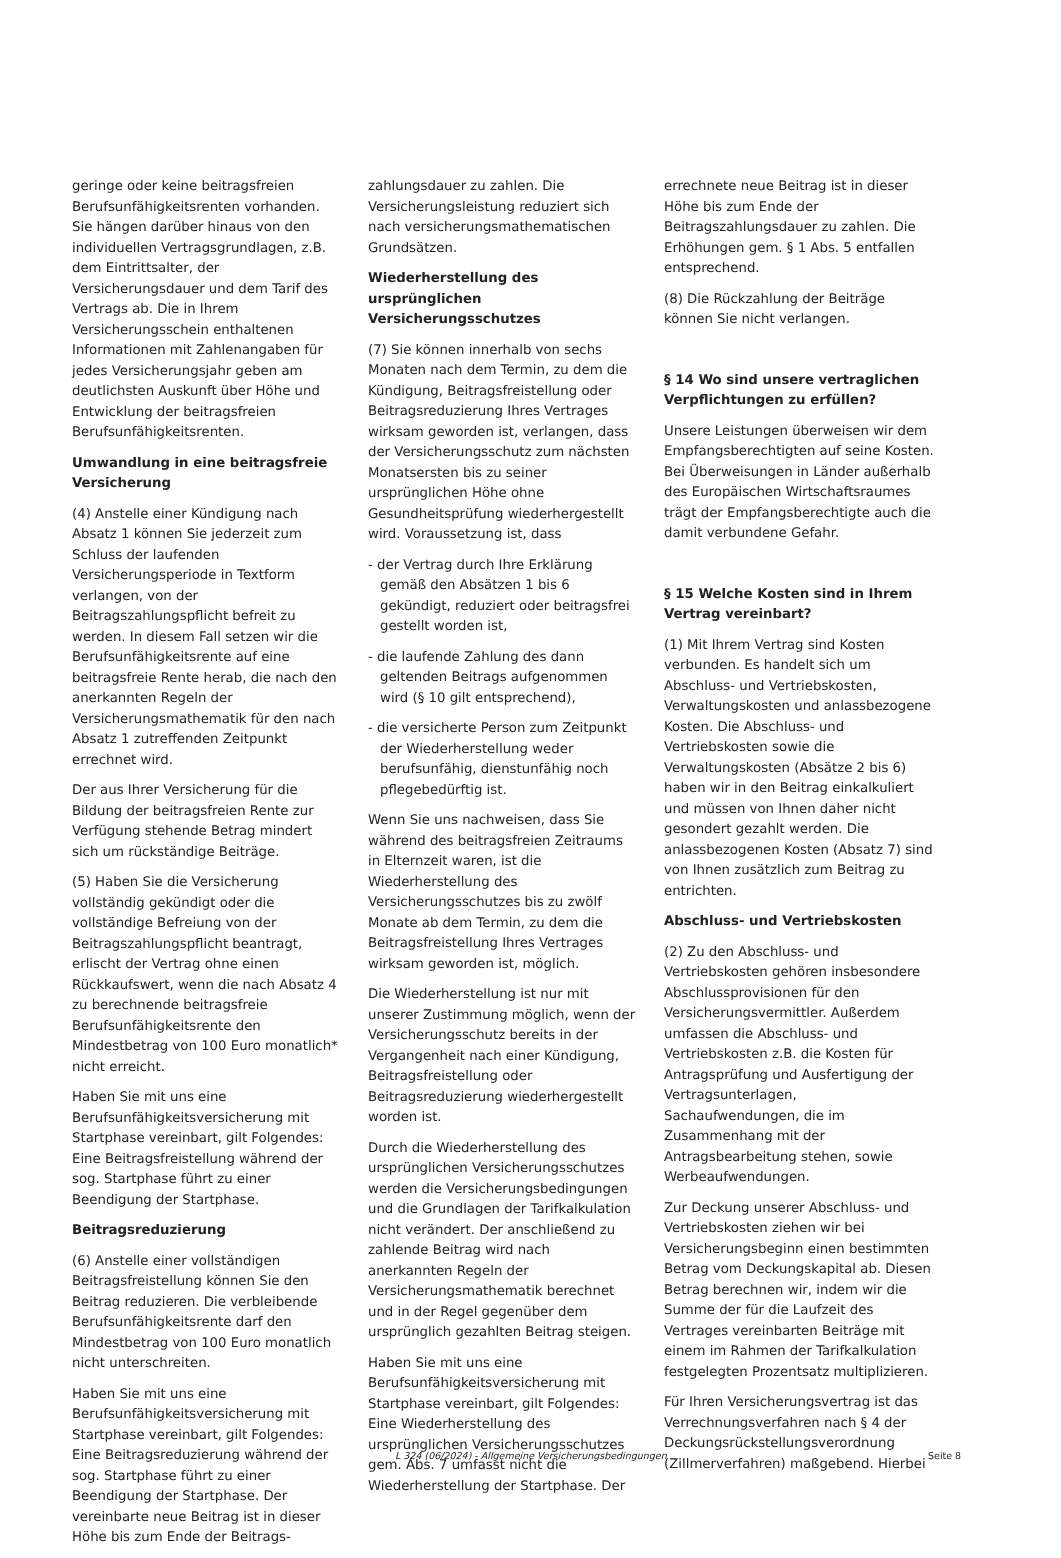geringe oder keine beitragsfreien Berufsunfähigkeitsrenten vorhanden. Sie hängen darüber hinaus von den individuellen Vertragsgrundlagen, z.B. dem Eintrittsalter, der Versicherungsdauer und dem Tarif des Vertrags ab. Die in Ihrem Versicherungsschein enthaltenen Informationen mit Zahlenangaben für jedes Versicherungsjahr geben am deutlichsten Auskunft über Höhe und Entwicklung der beitragsfreien Berufsunfähigkeitsrenten.
Umwandlung in eine beitragsfreie Versicherung
(4) Anstelle einer Kündigung nach Absatz 1 können Sie jederzeit zum Schluss der laufenden Versicherungsperiode in Textform verlangen, von der Beitragszahlungspflicht befreit zu werden. In diesem Fall setzen wir die Berufsunfähigkeitsrente auf eine beitragsfreie Rente herab, die nach den anerkannten Regeln der Versicherungsmathematik für den nach Absatz 1 zutreffenden Zeitpunkt errechnet wird.
Der aus Ihrer Versicherung für die Bildung der beitragsfreien Rente zur Verfügung stehende Betrag mindert sich um rückständige Beiträge.
(5) Haben Sie die Versicherung vollständig gekündigt oder die vollständige Befreiung von der Beitragszahlungspflicht beantragt, erlischt der Vertrag ohne einen Rückkaufswert, wenn die nach Absatz 4 zu berechnende beitragsfreie Berufsunfähigkeitsrente den Mindestbetrag von 100 Euro monatlich* nicht erreicht.
Haben Sie mit uns eine Berufsunfähigkeitsversicherung mit Startphase vereinbart, gilt Folgendes: Eine Beitragsfreistellung während der sog. Startphase führt zu einer Beendigung der Startphase.
Beitragsreduzierung
(6) Anstelle einer vollständigen Beitragsfreistellung können Sie den Beitrag reduzieren. Die verbleibende Berufsunfähigkeitsrente darf den Mindestbetrag von 100 Euro monatlich nicht unterschreiten.
Haben Sie mit uns eine Berufsunfähigkeitsversicherung mit Startphase vereinbart, gilt Folgendes: Eine Beitragsreduzierung während der sog. Startphase führt zu einer Beendigung der Startphase. Der vereinbarte neue Beitrag ist in dieser Höhe bis zum Ende der Beitrags-
zahlungsdauer zu zahlen. Die Versicherungsleistung reduziert sich nach versicherungsmathematischen Grundsätzen.
Wiederherstellung des ursprünglichen Versicherungsschutzes
(7) Sie können innerhalb von sechs Monaten nach dem Termin, zu dem die Kündigung, Beitragsfreistellung oder Beitragsreduzierung Ihres Vertrages wirksam geworden ist, verlangen, dass der Versicherungsschutz zum nächsten Monatsersten bis zu seiner ursprünglichen Höhe ohne Gesundheitsprüfung wiederhergestellt wird. Voraussetzung ist, dass
- der Vertrag durch Ihre Erklärung gemäß den Absätzen 1 bis 6 gekündigt, reduziert oder beitragsfrei gestellt worden ist,
- die laufende Zahlung des dann geltenden Beitrags aufgenommen wird (§ 10 gilt entsprechend),
- die versicherte Person zum Zeitpunkt der Wiederherstellung weder berufsunfähig, dienstunfähig noch pflegebedürftig ist.
Wenn Sie uns nachweisen, dass Sie während des beitragsfreien Zeitraums in Elternzeit waren, ist die Wiederherstellung des Versicherungsschutzes bis zu zwölf Monate ab dem Termin, zu dem die Beitragsfreistellung Ihres Vertrages wirksam geworden ist, möglich.
Die Wiederherstellung ist nur mit unserer Zustimmung möglich, wenn der Versicherungsschutz bereits in der Vergangenheit nach einer Kündigung, Beitragsfreistellung oder Beitragsreduzierung wiederhergestellt worden ist.
Durch die Wiederherstellung des ursprünglichen Versicherungsschutzes werden die Versicherungsbedingungen und die Grundlagen der Tarifkalkulation nicht verändert. Der anschließend zu zahlende Beitrag wird nach anerkannten Regeln der Versicherungsmathematik berechnet und in der Regel gegenüber dem ursprünglich gezahlten Beitrag steigen.
Haben Sie mit uns eine Berufsunfähigkeitsversicherung mit Startphase vereinbart, gilt Folgendes: Eine Wiederherstellung des ursprünglichen Versicherungsschutzes gem. Abs. 7 umfasst nicht die Wiederherstellung der Startphase. Der
errechnete neue Beitrag ist in dieser Höhe bis zum Ende der Beitragszahlungsdauer zu zahlen. Die Erhöhungen gem. § 1 Abs. 5 entfallen entsprechend.
(8) Die Rückzahlung der Beiträge können Sie nicht verlangen.
§ 14 Wo sind unsere vertraglichen Verpflichtungen zu erfüllen?
Unsere Leistungen überweisen wir dem Empfangsberechtigten auf seine Kosten. Bei Überweisungen in Länder außerhalb des Europäischen Wirtschaftsraumes trägt der Empfangsberechtigte auch die damit verbundene Gefahr.
§ 15 Welche Kosten sind in Ihrem Vertrag vereinbart?
(1) Mit Ihrem Vertrag sind Kosten verbunden. Es handelt sich um Abschluss- und Vertriebskosten, Verwaltungskosten und anlassbezogene Kosten. Die Abschluss- und Vertriebskosten sowie die Verwaltungskosten (Absätze 2 bis 6) haben wir in den Beitrag einkalkuliert und müssen von Ihnen daher nicht gesondert gezahlt werden. Die anlassbezogenen Kosten (Absatz 7) sind von Ihnen zusätzlich zum Beitrag zu entrichten.
Abschluss- und Vertriebskosten
(2) Zu den Abschluss- und Vertriebskosten gehören insbesondere Abschlussprovisionen für den Versicherungsvermittler. Außerdem umfassen die Abschluss- und Vertriebskosten z.B. die Kosten für Antragsprüfung und Ausfertigung der Vertragsunterlagen, Sachaufwendungen, die im Zusammenhang mit der Antragsbearbeitung stehen, sowie Werbeaufwendungen.
Zur Deckung unserer Abschluss- und Vertriebskosten ziehen wir bei Versicherungsbeginn einen bestimmten Betrag vom Deckungskapital ab. Diesen Betrag berechnen wir, indem wir die Summe der für die Laufzeit des Vertrages vereinbarten Beiträge mit einem im Rahmen der Tarifkalkulation festgelegten Prozentsatz multiplizieren.
Für Ihren Versicherungsvertrag ist das Verrechnungsverfahren nach § 4 der Deckungsrückstellungsverordnung (Zillmerverfahren) maßgebend. Hierbei
L 324 (06/2024) - Allgemeine Versicherungsbedingungen Seite 8